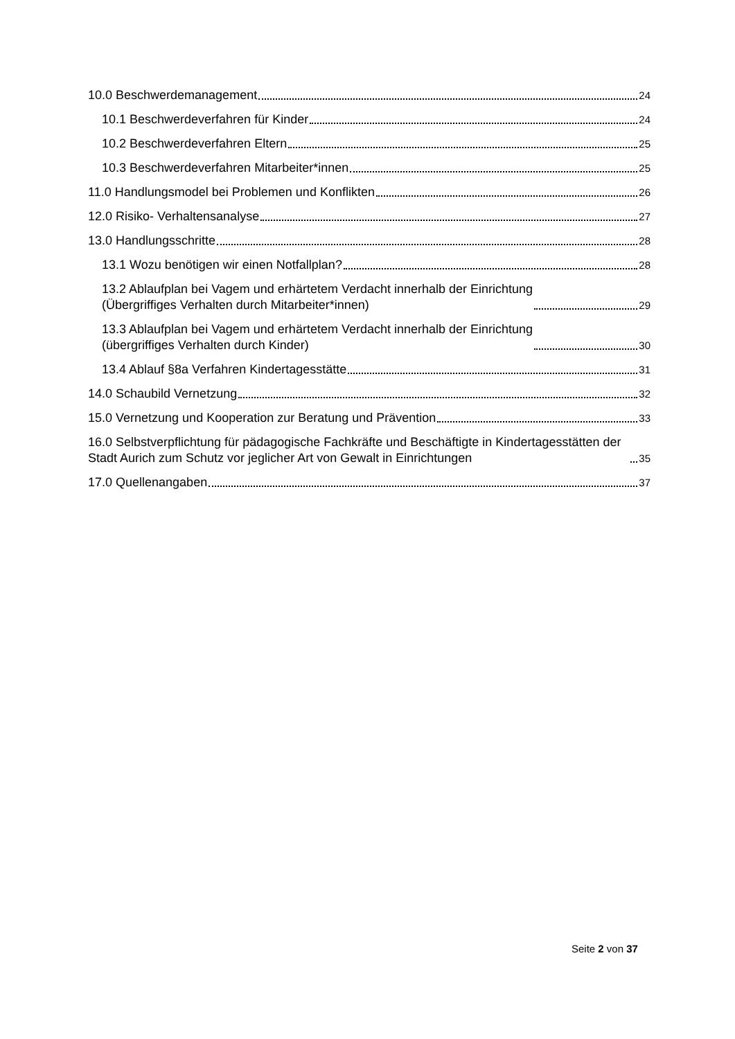10.0 Beschwerdemanagement 24
10.1 Beschwerdeverfahren für Kinder 24
10.2 Beschwerdeverfahren Eltern 25
10.3 Beschwerdeverfahren Mitarbeiter*innen 25
11.0 Handlungsmodel bei Problemen und Konflikten 26
12.0 Risiko- Verhaltensanalyse 27
13.0 Handlungsschritte 28
13.1 Wozu benötigen wir einen Notfallplan? 28
13.2 Ablaufplan bei Vagem und erhärtetem Verdacht innerhalb der Einrichtung
(Übergriffiges Verhalten durch Mitarbeiter*innen) 29
13.3 Ablaufplan bei Vagem und erhärtetem Verdacht innerhalb der Einrichtung
(übergriffiges Verhalten durch Kinder) 30
13.4 Ablauf §8a Verfahren Kindertagesstätte 31
14.0 Schaubild Vernetzung 32
15.0 Vernetzung und Kooperation zur Beratung und Prävention 33
16.0 Selbstverpflichtung für pädagogische Fachkräfte und Beschäftigte in Kindertagesstätten der Stadt Aurich zum Schutz vor jeglicher Art von Gewalt in Einrichtungen 35
17.0 Quellenangaben 37
Seite 2 von 37